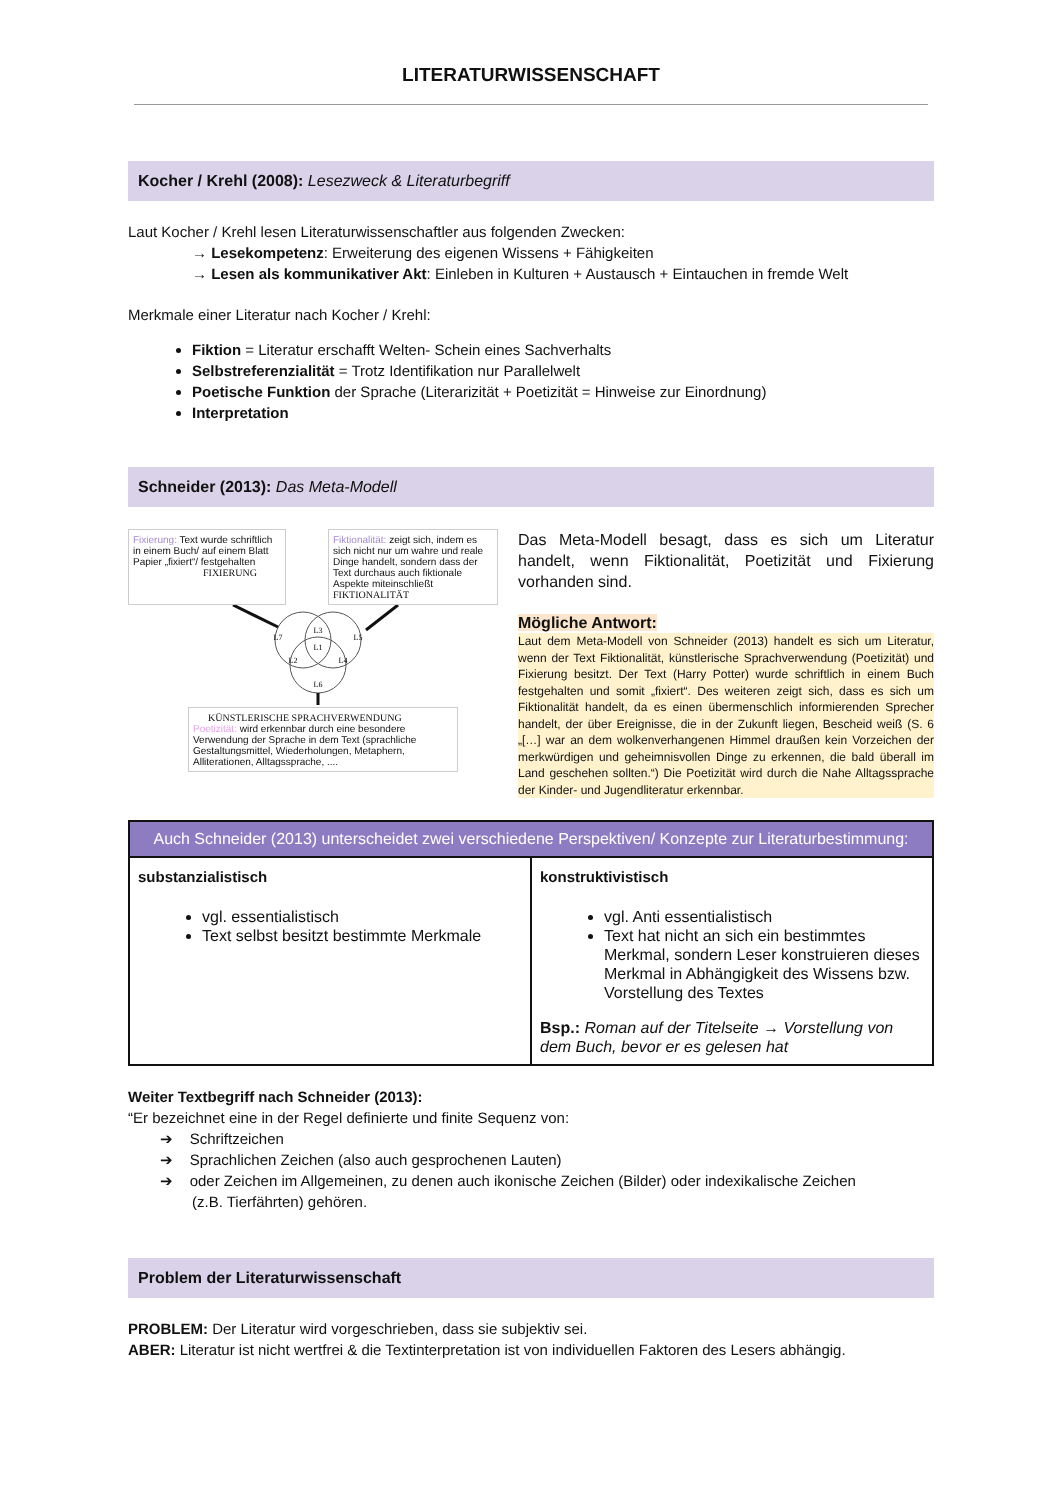LITERATURWISSENSCHAFT
Kocher / Krehl (2008): Lesezweck & Literaturbegriff
Laut Kocher / Krehl lesen Literaturwissenschaftler aus folgenden Zwecken:
→ Lesekompetenz: Erweiterung des eigenen Wissens + Fähigkeiten
→ Lesen als kommunikativer Akt: Einleben in Kulturen + Austausch + Eintauchen in fremde Welt
Merkmale einer Literatur nach Kocher / Krehl:
Fiktion = Literatur erschafft Welten- Schein eines Sachverhalts
Selbstreferenzialität = Trotz Identifikation nur Parallelwelt
Poetische Funktion der Sprache (Literarizität + Poetizität = Hinweise zur Einordnung)
Interpretation
Schneider (2013): Das Meta-Modell
Fixierung: Text wurde schriftlich in einem Buch/ auf einem Blatt Papier „fixiert“/ festgehalten
FIXIERUNG
Fiktionalität: zeigt sich, indem es sich nicht nur um wahre und reale Dinge handelt, sondern dass der Text durchaus auch fiktionale Aspekte miteinschließt
FIKTIONALITÄT
L7
L3
L5
L1
L2
L4
L6
KÜNSTLERISCHE SPRACHVERWENDUNG
Poetizität: wird erkennbar durch eine besondere Verwendung der Sprache in dem Text (sprachliche Gestaltungsmittel, Wiederholungen, Metaphern, Alliterationen, Alltagssprache, ....
Das Meta-Modell besagt, dass es sich um Literatur handelt, wenn Fiktionalität, Poetizität und Fixierung vorhanden sind.
Mögliche Antwort:
Laut dem Meta-Modell von Schneider (2013) handelt es sich um Literatur, wenn der Text Fiktionalität, künstlerische Sprachverwendung (Poetizität) und Fixierung besitzt. Der Text (Harry Potter) wurde schriftlich in einem Buch festgehalten und somit „fixiert“. Des weiteren zeigt sich, dass es sich um Fiktionalität handelt, da es einen übermenschlich informierenden Sprecher handelt, der über Ereignisse, die in der Zukunft liegen, Bescheid weiß (S. 6 „[…] war an dem wolkenverhangenen Himmel draußen kein Vorzeichen der merkwürdigen und geheimnisvollen Dinge zu erkennen, die bald überall im Land geschehen sollten.“) Die Poetizität wird durch die Nahe Alltagssprache der Kinder- und Jugendliteratur erkennbar.
| Auch Schneider (2013) unterscheidet zwei verschiedene Perspektiven/ Konzepte zur Literaturbestimmung: | |
| --- | --- |
| substanzialistisch vgl. essentialistisch Text selbst besitzt bestimmte Merkmale | konstruktivistisch vgl. Anti essentialistisch Text hat nicht an sich ein bestimmtes Merkmal, sondern Leser konstruieren dieses Merkmal in Abhängigkeit des Wissens bzw. Vorstellung des Textes Bsp.: Roman auf der Titelseite → Vorstellung von dem Buch, bevor er es gelesen hat |
Weiter Textbegriff nach Schneider (2013):
“Er bezeichnet eine in der Regel definierte und finite Sequenz von:
➔ Schriftzeichen
➔ Sprachlichen Zeichen (also auch gesprochenen Lauten)
➔ oder Zeichen im Allgemeinen, zu denen auch ikonische Zeichen (Bilder) oder indexikalische Zeichen
(z.B. Tierfährten) gehören.
Problem der Literaturwissenschaft
PROBLEM: Der Literatur wird vorgeschrieben, dass sie subjektiv sei.
ABER: Literatur ist nicht wertfrei & die Textinterpretation ist von individuellen Faktoren des Lesers abhängig.